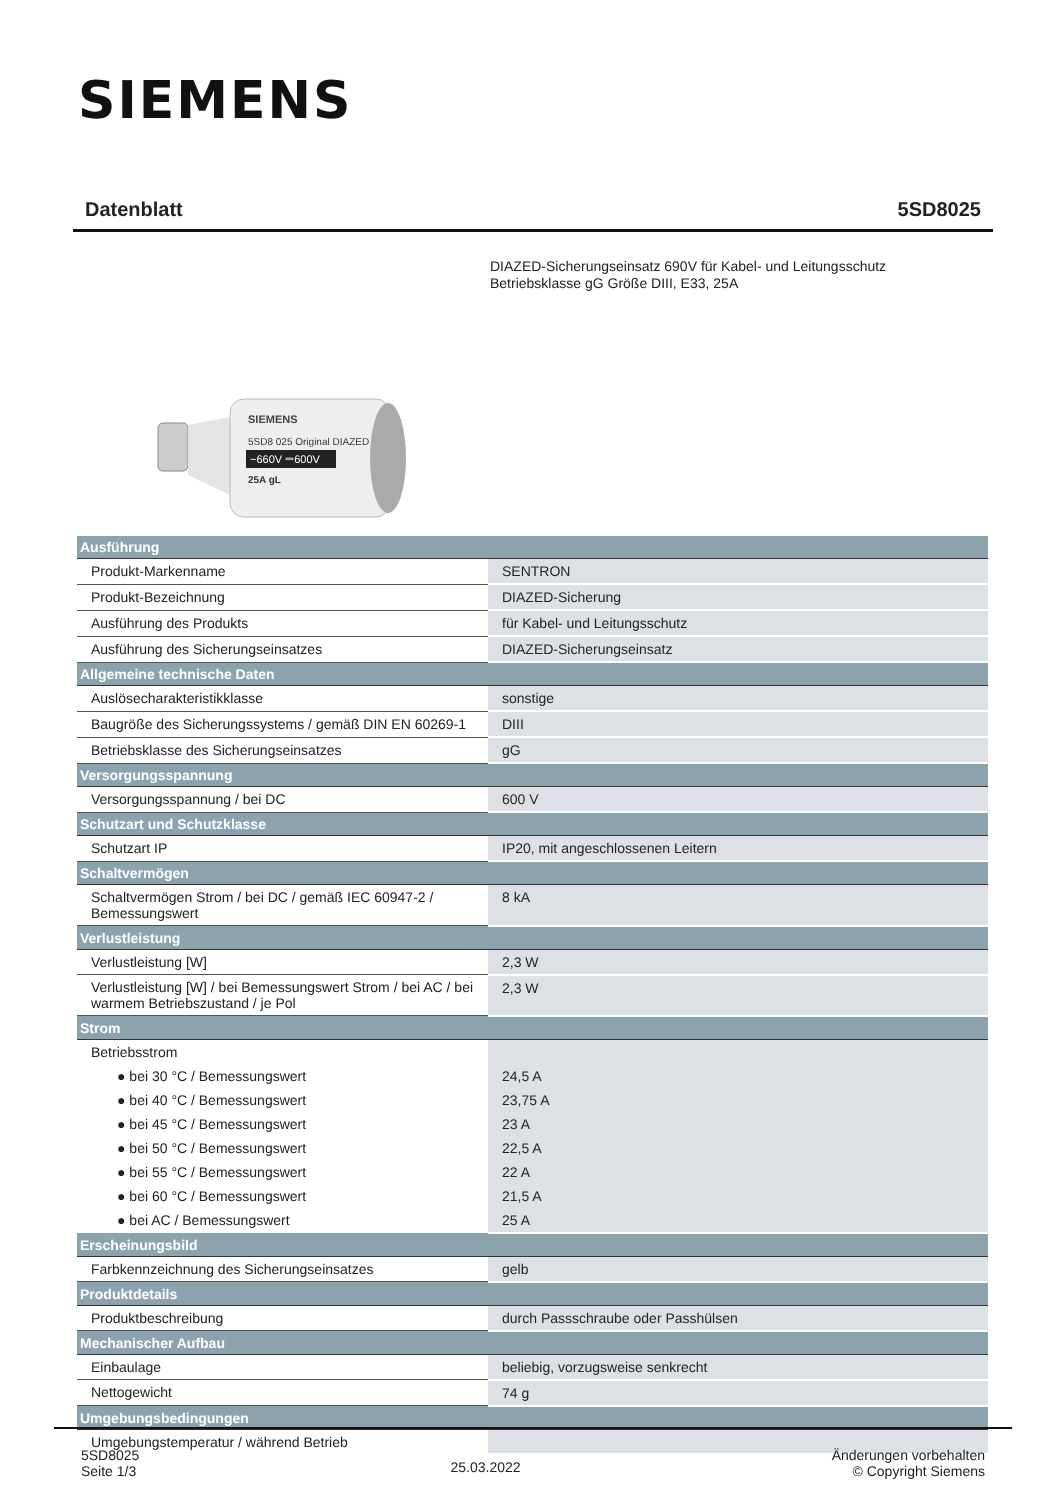SIEMENS
Datenblatt 5SD8025
DIAZED-Sicherungseinsatz 690V für Kabel- und Leitungsschutz
Betriebsklasse gG Größe DIII, E33, 25A
SIEMENS
5SD8 025 Original DIAZED
~660V ⎓600V
25A gL
| Ausführung | |
| --- | --- |
| Produkt-Markenname | SENTRON |
| Produkt-Bezeichnung | DIAZED-Sicherung |
| Ausführung des Produkts | für Kabel- und Leitungsschutz |
| Ausführung des Sicherungseinsatzes | DIAZED-Sicherungseinsatz |
| Allgemeine technische Daten | |
| Auslösecharakteristikklasse | sonstige |
| Baugröße des Sicherungssystems / gemäß DIN EN 60269-1 | DIII |
| Betriebsklasse des Sicherungseinsatzes | gG |
| Versorgungsspannung | |
| Versorgungsspannung / bei DC | 600 V |
| Schutzart und Schutzklasse | |
| Schutzart IP | IP20, mit angeschlossenen Leitern |
| Schaltvermögen | |
| Schaltvermögen Strom / bei DC / gemäß IEC 60947-2 / Bemessungswert | 8 kA |
| Verlustleistung | |
| Verlustleistung [W] | 2,3 W |
| Verlustleistung [W] / bei Bemessungswert Strom / bei AC / bei warmem Betriebszustand / je Pol | 2,3 W |
| Strom | |
| Betriebsstrom | |
| ● bei 30 °C / Bemessungswert | 24,5 A |
| ● bei 40 °C / Bemessungswert | 23,75 A |
| ● bei 45 °C / Bemessungswert | 23 A |
| ● bei 50 °C / Bemessungswert | 22,5 A |
| ● bei 55 °C / Bemessungswert | 22 A |
| ● bei 60 °C / Bemessungswert | 21,5 A |
| ● bei AC / Bemessungswert | 25 A |
| Erscheinungsbild | |
| Farbkennzeichnung des Sicherungseinsatzes | gelb |
| Produktdetails | |
| Produktbeschreibung | durch Passschraube oder Passhülsen |
| Mechanischer Aufbau | |
| Einbaulage | beliebig, vorzugsweise senkrecht |
| Nettogewicht | 74 g |
| Umgebungsbedingungen | |
| Umgebungstemperatur / während Betrieb | |
5SD8025
Seite 1/3
25.03.2022
Änderungen vorbehalten
© Copyright Siemens